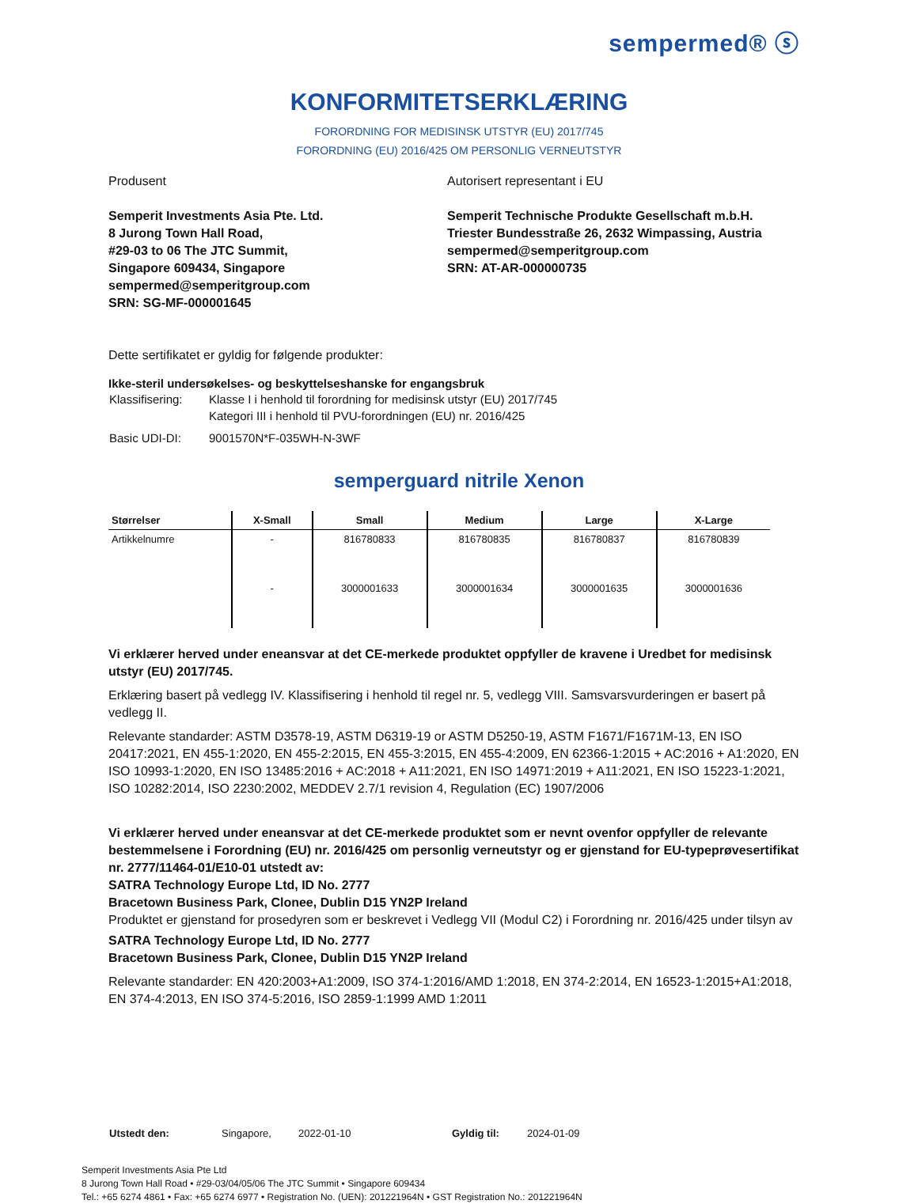sempermed® ⓢ
KONFORMITETSERKLÆRING
FORORDNING FOR MEDISINSK UTSTYR (EU) 2017/745
FORORDNING (EU) 2016/425 OM PERSONLIG VERNEUTSTYR
Produsent
Semperit Investments Asia Pte. Ltd.
8 Jurong Town Hall Road,
#29-03 to 06 The JTC Summit,
Singapore 609434, Singapore
sempermed@semperitgroup.com
SRN: SG-MF-000001645
Autorisert representant i EU
Semperit Technische Produkte Gesellschaft m.b.H.
Triester Bundesstraße 26, 2632 Wimpassing, Austria
sempermed@semperitgroup.com
SRN: AT-AR-000000735
Dette sertifikatet er gyldig for følgende produkter:
Ikke-steril undersøkelses- og beskyttelseshanske for engangsbruk
| Klassifisering: | Klasse I i henhold til forordning for medisinsk utstyr (EU) 2017/745 Kategori III i henhold til PVU-forordningen (EU) nr. 2016/425 |
| Basic UDI-DI: | 9001570N*F-035WH-N-3WF |
semperguard nitrile Xenon
| Størrelser | X-Small | Small | Medium | Large | X-Large |
| --- | --- | --- | --- | --- | --- |
| Artikkelnumre | - | 816780833 | 816780835 | 816780837 | 816780839 |
| | - | 3000001633 | 3000001634 | 3000001635 | 3000001636 |
Vi erklærer herved under eneansvar at det CE-merkede produktet oppfyller de kravene i Uredbet for medisinsk utstyr (EU) 2017/745.
Erklæring basert på vedlegg IV. Klassifisering i henhold til regel nr. 5, vedlegg VIII. Samsvarsvurderingen er basert på vedlegg II.
Relevante standarder: ASTM D3578-19, ASTM D6319-19 or ASTM D5250-19, ASTM F1671/F1671M-13, EN ISO 20417:2021, EN 455-1:2020, EN 455-2:2015, EN 455-3:2015, EN 455-4:2009, EN 62366-1:2015 + AC:2016 + A1:2020, EN ISO 10993-1:2020, EN ISO 13485:2016 + AC:2018 + A11:2021, EN ISO 14971:2019 + A11:2021, EN ISO 15223-1:2021, ISO 10282:2014, ISO 2230:2002, MEDDEV 2.7/1 revision 4, Regulation (EC) 1907/2006
Vi erklærer herved under eneansvar at det CE-merkede produktet som er nevnt ovenfor oppfyller de relevante bestemmelsene i Forordning (EU) nr. 2016/425 om personlig verneutstyr og er gjenstand for EU-typeprøvesertifikat nr. 2777/11464-01/E10-01 utstedt av:
SATRA Technology Europe Ltd, ID No. 2777
Bracetown Business Park, Clonee, Dublin D15 YN2P Ireland
Produktet er gjenstand for prosedyren som er beskrevet i Vedlegg VII (Modul C2) i Forordning nr. 2016/425 under tilsyn av
SATRA Technology Europe Ltd, ID No. 2777
Bracetown Business Park, Clonee, Dublin D15 YN2P Ireland
Relevante standarder: EN 420:2003+A1:2009, ISO 374-1:2016/AMD 1:2018, EN 374-2:2014, EN 16523-1:2015+A1:2018, EN 374-4:2013, EN ISO 374-5:2016, ISO 2859-1:1999 AMD 1:2011
| Utstedt den: | Singapore, | 2022-01-10 | Gyldig til: | 2024-01-09 |
Semperit Investments Asia Pte Ltd
8 Jurong Town Hall Road • #29-03/04/05/06 The JTC Summit • Singapore 609434
Tel.: +65 6274 4861 • Fax: +65 6274 6977 • Registration No. (UEN): 201221964N • GST Registration No.: 201221964N